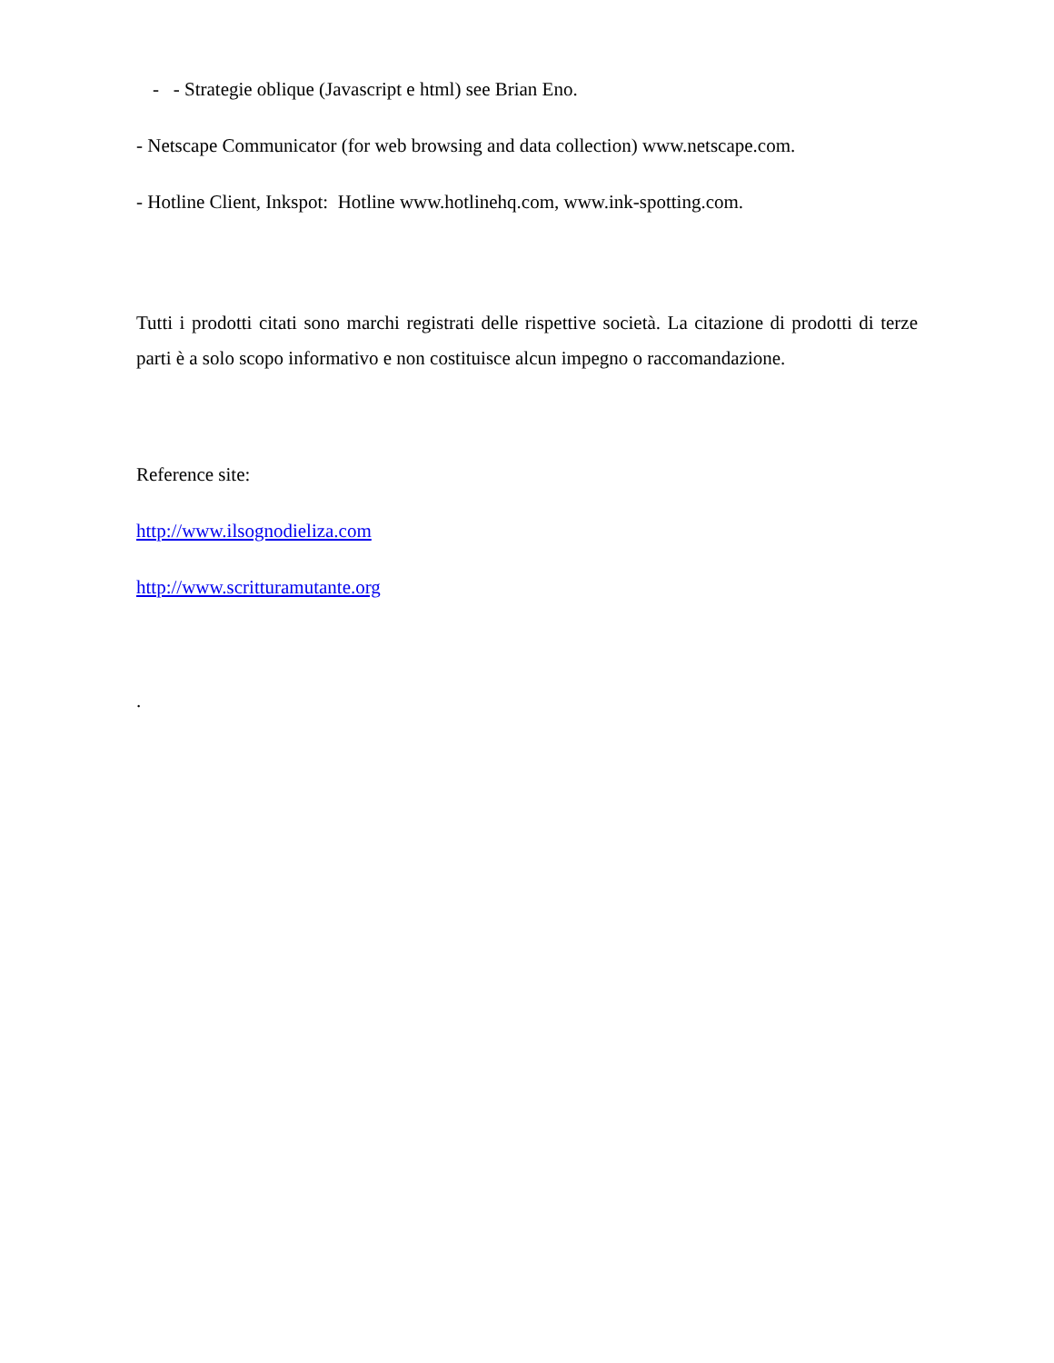- - Strategie oblique (Javascript e html) see Brian Eno.
- Netscape Communicator (for web browsing and data collection) www.netscape.com.
- Hotline Client, Inkspot: Hotline www.hotlinehq.com, www.ink-spotting.com.
Tutti i prodotti citati sono marchi registrati delle rispettive società. La citazione di prodotti di terze parti è a solo scopo informativo e non costituisce alcun impegno o raccomandazione.
Reference site:
http://www.ilsognodieliza.com
http://www.scritturamutante.org
.